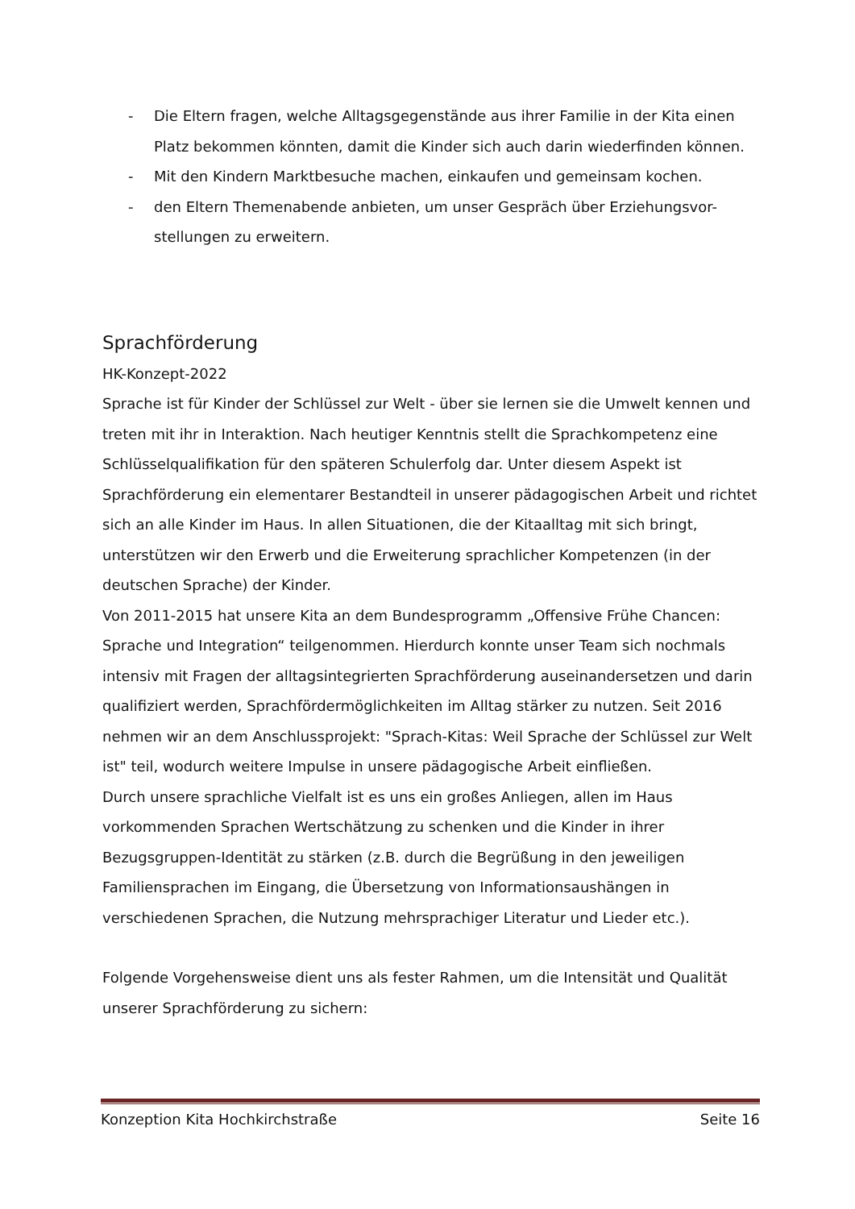- Die Eltern fragen, welche Alltagsgegenstände aus ihrer Familie in der Kita einen Platz bekommen könnten, damit die Kinder sich auch darin wiederfinden können.
- Mit den Kindern Marktbesuche machen, einkaufen und gemeinsam kochen.
- den Eltern Themenabende anbieten, um unser Gespräch über Erziehungsvor-stellungen zu erweitern.
Sprachförderung
HK-Konzept-2022
Sprache ist für Kinder der Schlüssel zur Welt - über sie lernen sie die Umwelt kennen und treten mit ihr in Interaktion. Nach heutiger Kenntnis stellt die Sprachkompetenz eine Schlüsselqualifikation für den späteren Schulerfolg dar. Unter diesem Aspekt ist Sprachförderung ein elementarer Bestandteil in unserer pädagogischen Arbeit und richtet sich an alle Kinder im Haus. In allen Situationen, die der Kitaalltag mit sich bringt, unterstützen wir den Erwerb und die Erweiterung sprachlicher Kompetenzen (in der deutschen Sprache) der Kinder.
Von 2011-2015 hat unsere Kita an dem Bundesprogramm „Offensive Frühe Chancen: Sprache und Integration“ teilgenommen. Hierdurch konnte unser Team sich nochmals intensiv mit Fragen der alltagsintegrierten Sprachförderung auseinandersetzen und darin qualifiziert werden, Sprachfördermöglichkeiten im Alltag stärker zu nutzen. Seit 2016 nehmen wir an dem Anschlussprojekt: "Sprach-Kitas: Weil Sprache der Schlüssel zur Welt ist" teil, wodurch weitere Impulse in unsere pädagogische Arbeit einfließen.
Durch unsere sprachliche Vielfalt ist es uns ein großes Anliegen, allen im Haus vorkommenden Sprachen Wertschätzung zu schenken und die Kinder in ihrer Bezugsgruppen-Identität zu stärken (z.B. durch die Begrüßung in den jeweiligen Familiensprachen im Eingang, die Übersetzung von Informationsaushängen in verschiedenen Sprachen, die Nutzung mehrsprachiger Literatur und Lieder etc.).
Folgende Vorgehensweise dient uns als fester Rahmen, um die Intensität und Qualität unserer Sprachförderung zu sichern:
Konzeption Kita Hochkirchstraße Seite 16